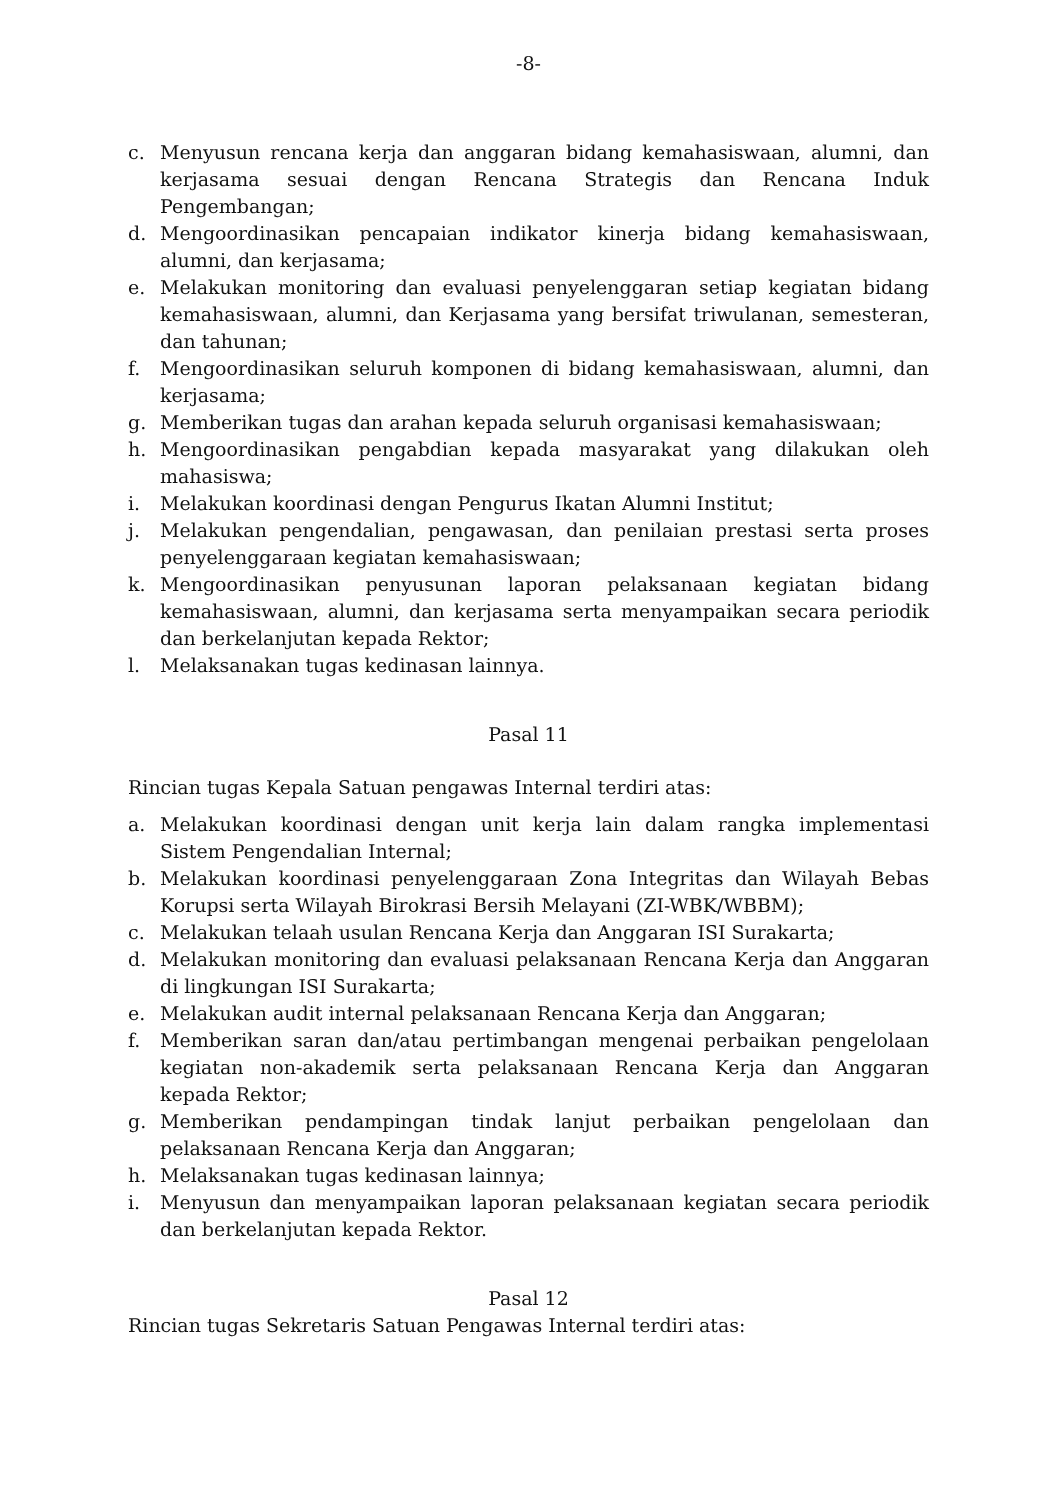-8-
c. Menyusun rencana kerja dan anggaran bidang kemahasiswaan, alumni, dan kerjasama sesuai dengan Rencana Strategis dan Rencana Induk Pengembangan;
d. Mengoordinasikan pencapaian indikator kinerja bidang kemahasiswaan, alumni, dan kerjasama;
e. Melakukan monitoring dan evaluasi penyelenggaran setiap kegiatan bidang kemahasiswaan, alumni, dan Kerjasama yang bersifat triwulanan, semesteran, dan tahunan;
f. Mengoordinasikan seluruh komponen di bidang kemahasiswaan, alumni, dan kerjasama;
g. Memberikan tugas dan arahan kepada seluruh organisasi kemahasiswaan;
h. Mengoordinasikan pengabdian kepada masyarakat yang dilakukan oleh mahasiswa;
i. Melakukan koordinasi dengan Pengurus Ikatan Alumni Institut;
j. Melakukan pengendalian, pengawasan, dan penilaian prestasi serta proses penyelenggaraan kegiatan kemahasiswaan;
k. Mengoordinasikan penyusunan laporan pelaksanaan kegiatan bidang kemahasiswaan, alumni, dan kerjasama serta menyampaikan secara periodik dan berkelanjutan kepada Rektor;
l. Melaksanakan tugas kedinasan lainnya.
Pasal 11
Rincian tugas Kepala Satuan pengawas Internal terdiri atas:
a. Melakukan koordinasi dengan unit kerja lain dalam rangka implementasi Sistem Pengendalian Internal;
b. Melakukan koordinasi penyelenggaraan Zona Integritas dan Wilayah Bebas Korupsi serta Wilayah Birokrasi Bersih Melayani (ZI-WBK/WBBM);
c. Melakukan telaah usulan Rencana Kerja dan Anggaran ISI Surakarta;
d. Melakukan monitoring dan evaluasi pelaksanaan Rencana Kerja dan Anggaran di lingkungan ISI Surakarta;
e. Melakukan audit internal pelaksanaan Rencana Kerja dan Anggaran;
f. Memberikan saran dan/atau pertimbangan mengenai perbaikan pengelolaan kegiatan non-akademik serta pelaksanaan Rencana Kerja dan Anggaran kepada Rektor;
g. Memberikan pendampingan tindak lanjut perbaikan pengelolaan dan pelaksanaan Rencana Kerja dan Anggaran;
h. Melaksanakan tugas kedinasan lainnya;
i. Menyusun dan menyampaikan laporan pelaksanaan kegiatan secara periodik dan berkelanjutan kepada Rektor.
Pasal 12
Rincian tugas Sekretaris Satuan Pengawas Internal terdiri atas: